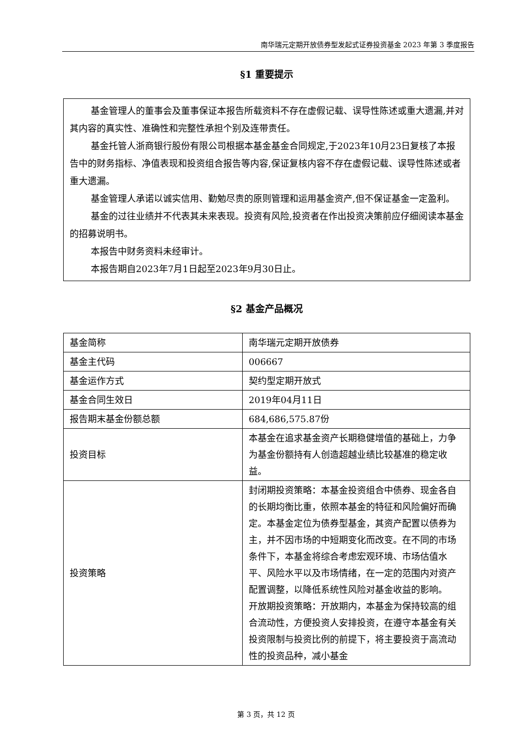南华瑞元定期开放债券型发起式证券投资基金 2023 年第 3 季度报告
§1 重要提示
基金管理人的董事会及董事保证本报告所载资料不存在虚假记载、误导性陈述或重大遗漏,并对其内容的真实性、准确性和完整性承担个别及连带责任。
基金托管人浙商银行股份有限公司根据本基金基金合同规定,于2023年10月23日复核了本报告中的财务指标、净值表现和投资组合报告等内容,保证复核内容不存在虚假记载、误导性陈述或者重大遗漏。
基金管理人承诺以诚实信用、勤勉尽责的原则管理和运用基金资产,但不保证基金一定盈利。
基金的过往业绩并不代表其未来表现。投资有风险,投资者在作出投资决策前应仔细阅读本基金的招募说明书。
本报告中财务资料未经审计。
本报告期自2023年7月1日起至2023年9月30日止。
§2 基金产品概况
| 基金简称 | 南华瑞元定期开放债券 |
| 基金主代码 | 006667 |
| 基金运作方式 | 契约型定期开放式 |
| 基金合同生效日 | 2019年04月11日 |
| 报告期末基金份额总额 | 684,686,575.87份 |
| 投资目标 | 本基金在追求基金资产长期稳健增值的基础上，力争为基金份额持有人创造超越业绩比较基准的稳定收益。 |
| 投资策略 | 封闭期投资策略：本基金投资组合中债券、现金各自的长期均衡比重，依照本基金的特征和风险偏好而确定。本基金定位为债券型基金，其资产配置以债券为主，并不因市场的中短期变化而改变。在不同的市场条件下，本基金将综合考虑宏观环境、市场估值水平、风险水平以及市场情绪，在一定的范围内对资产配置调整，以降低系统性风险对基金收益的影响。 开放期投资策略：开放期内，本基金为保持较高的组合流动性，方便投资人安排投资，在遵守本基金有关投资限制与投资比例的前提下，将主要投资于高流动性的投资品种，减小基金 |
第 3 页，共 12 页